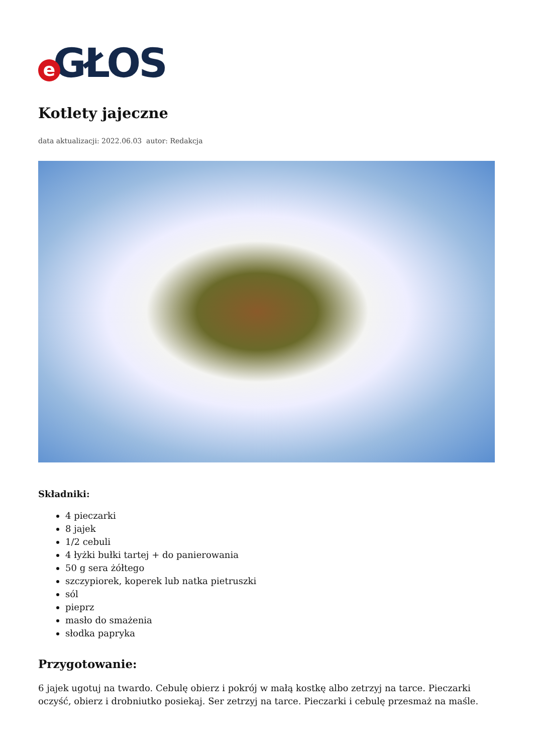e GŁOS
Kotlety jajeczne
data aktualizacji: 2022.06.03 autor: Redakcja
Składniki:
4 pieczarki
8 jajek
1/2 cebuli
4 łyżki bułki tartej + do panierowania
50 g sera żółtego
szczypiorek, koperek lub natka pietruszki
sól
pieprz
masło do smażenia
słodka papryka
Przygotowanie:
6 jajek ugotuj na twardo. Cebulę obierz i pokrój w małą kostkę albo zetrzyj na tarce. Pieczarki oczyść, obierz i drobniutko posiekaj. Ser zetrzyj na tarce. Pieczarki i cebulę przesmaż na maśle.